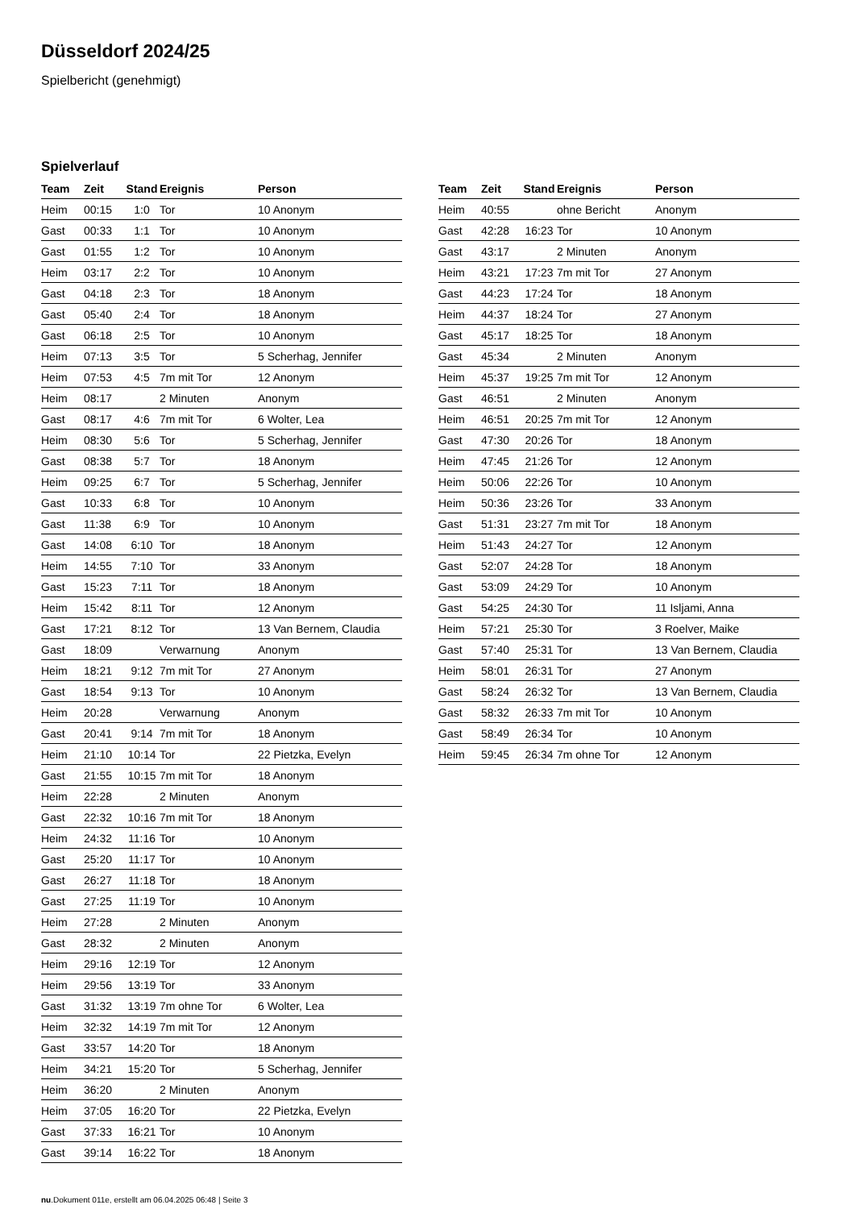Düsseldorf 2024/25
Spielbericht (genehmigt)
Spielverlauf
| Team | Zeit | Stand | Ereignis | Person |
| --- | --- | --- | --- | --- |
| Heim | 00:15 | 1:0 | Tor | 10 Anonym |
| Gast | 00:33 | 1:1 | Tor | 10 Anonym |
| Gast | 01:55 | 1:2 | Tor | 10 Anonym |
| Heim | 03:17 | 2:2 | Tor | 10 Anonym |
| Gast | 04:18 | 2:3 | Tor | 18 Anonym |
| Gast | 05:40 | 2:4 | Tor | 18 Anonym |
| Gast | 06:18 | 2:5 | Tor | 10 Anonym |
| Heim | 07:13 | 3:5 | Tor | 5 Scherhag, Jennifer |
| Heim | 07:53 | 4:5 | 7m mit Tor | 12 Anonym |
| Heim | 08:17 | | 2 Minuten | Anonym |
| Gast | 08:17 | 4:6 | 7m mit Tor | 6 Wolter, Lea |
| Heim | 08:30 | 5:6 | Tor | 5 Scherhag, Jennifer |
| Gast | 08:38 | 5:7 | Tor | 18 Anonym |
| Heim | 09:25 | 6:7 | Tor | 5 Scherhag, Jennifer |
| Gast | 10:33 | 6:8 | Tor | 10 Anonym |
| Gast | 11:38 | 6:9 | Tor | 10 Anonym |
| Gast | 14:08 | 6:10 | Tor | 18 Anonym |
| Heim | 14:55 | 7:10 | Tor | 33 Anonym |
| Gast | 15:23 | 7:11 | Tor | 18 Anonym |
| Heim | 15:42 | 8:11 | Tor | 12 Anonym |
| Gast | 17:21 | 8:12 | Tor | 13 Van Bernem, Claudia |
| Gast | 18:09 | | Verwarnung | Anonym |
| Heim | 18:21 | 9:12 | 7m mit Tor | 27 Anonym |
| Gast | 18:54 | 9:13 | Tor | 10 Anonym |
| Heim | 20:28 | | Verwarnung | Anonym |
| Gast | 20:41 | 9:14 | 7m mit Tor | 18 Anonym |
| Heim | 21:10 | 10:14 | Tor | 22 Pietzka, Evelyn |
| Gast | 21:55 | 10:15 | 7m mit Tor | 18 Anonym |
| Heim | 22:28 | | 2 Minuten | Anonym |
| Gast | 22:32 | 10:16 | 7m mit Tor | 18 Anonym |
| Heim | 24:32 | 11:16 | Tor | 10 Anonym |
| Gast | 25:20 | 11:17 | Tor | 10 Anonym |
| Gast | 26:27 | 11:18 | Tor | 18 Anonym |
| Gast | 27:25 | 11:19 | Tor | 10 Anonym |
| Heim | 27:28 | | 2 Minuten | Anonym |
| Gast | 28:32 | | 2 Minuten | Anonym |
| Heim | 29:16 | 12:19 | Tor | 12 Anonym |
| Heim | 29:56 | 13:19 | Tor | 33 Anonym |
| Gast | 31:32 | 13:19 | 7m ohne Tor | 6 Wolter, Lea |
| Heim | 32:32 | 14:19 | 7m mit Tor | 12 Anonym |
| Gast | 33:57 | 14:20 | Tor | 18 Anonym |
| Heim | 34:21 | 15:20 | Tor | 5 Scherhag, Jennifer |
| Heim | 36:20 | | 2 Minuten | Anonym |
| Heim | 37:05 | 16:20 | Tor | 22 Pietzka, Evelyn |
| Gast | 37:33 | 16:21 | Tor | 10 Anonym |
| Gast | 39:14 | 16:22 | Tor | 18 Anonym |
| Team | Zeit | Stand | Ereignis | Person |
| --- | --- | --- | --- | --- |
| Heim | 40:55 | | ohne Bericht | Anonym |
| Gast | 42:28 | 16:23 | Tor | 10 Anonym |
| Gast | 43:17 | | 2 Minuten | Anonym |
| Heim | 43:21 | 17:23 | 7m mit Tor | 27 Anonym |
| Gast | 44:23 | 17:24 | Tor | 18 Anonym |
| Heim | 44:37 | 18:24 | Tor | 27 Anonym |
| Gast | 45:17 | 18:25 | Tor | 18 Anonym |
| Gast | 45:34 | | 2 Minuten | Anonym |
| Heim | 45:37 | 19:25 | 7m mit Tor | 12 Anonym |
| Gast | 46:51 | | 2 Minuten | Anonym |
| Heim | 46:51 | 20:25 | 7m mit Tor | 12 Anonym |
| Gast | 47:30 | 20:26 | Tor | 18 Anonym |
| Heim | 47:45 | 21:26 | Tor | 12 Anonym |
| Heim | 50:06 | 22:26 | Tor | 10 Anonym |
| Heim | 50:36 | 23:26 | Tor | 33 Anonym |
| Gast | 51:31 | 23:27 | 7m mit Tor | 18 Anonym |
| Heim | 51:43 | 24:27 | Tor | 12 Anonym |
| Gast | 52:07 | 24:28 | Tor | 18 Anonym |
| Gast | 53:09 | 24:29 | Tor | 10 Anonym |
| Gast | 54:25 | 24:30 | Tor | 11 Isljami, Anna |
| Heim | 57:21 | 25:30 | Tor | 3 Roelver, Maike |
| Gast | 57:40 | 25:31 | Tor | 13 Van Bernem, Claudia |
| Heim | 58:01 | 26:31 | Tor | 27 Anonym |
| Gast | 58:24 | 26:32 | Tor | 13 Van Bernem, Claudia |
| Gast | 58:32 | 26:33 | 7m mit Tor | 10 Anonym |
| Gast | 58:49 | 26:34 | Tor | 10 Anonym |
| Heim | 59:45 | 26:34 | 7m ohne Tor | 12 Anonym |
nu.Dokument 011e, erstellt am 06.04.2025 06:48 | Seite 3